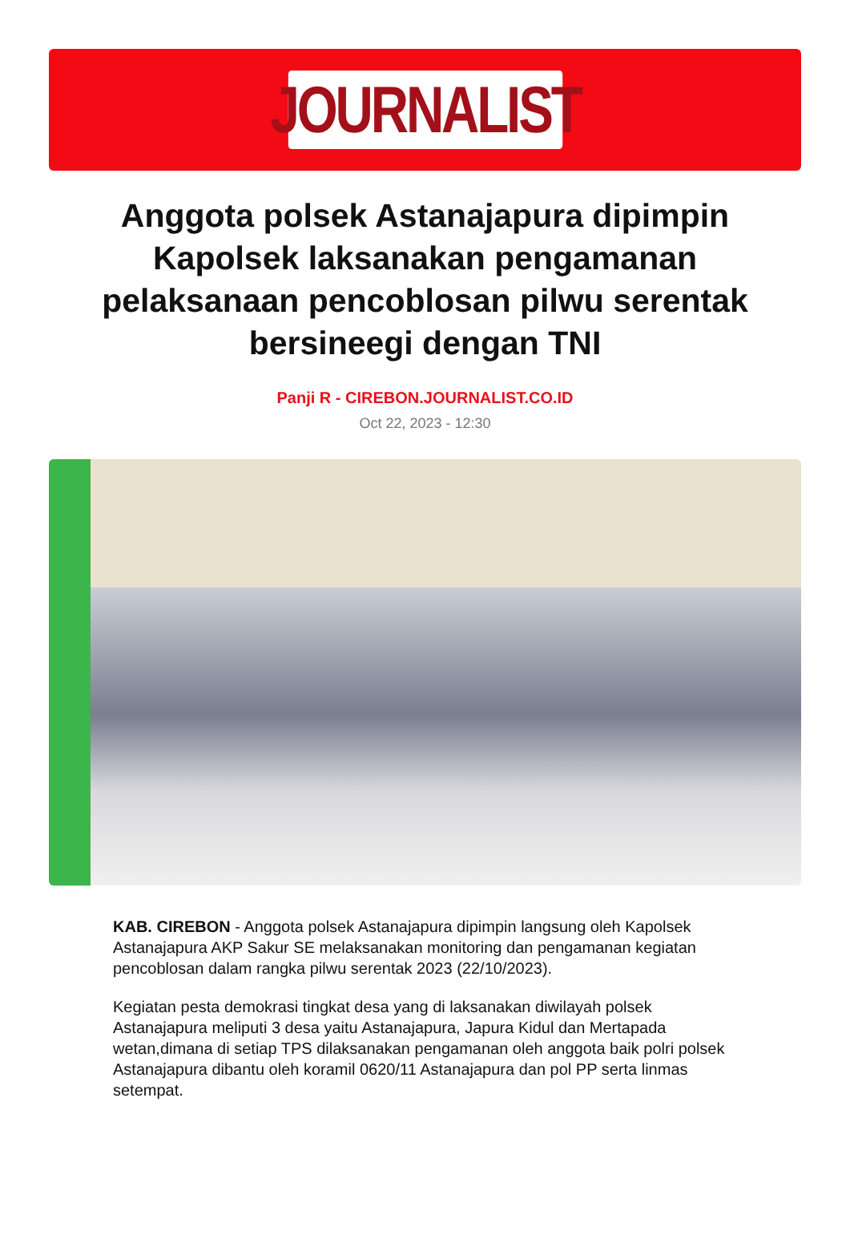JOURNALIST
Anggota polsek Astanajapura dipimpin Kapolsek laksanakan pengamanan pelaksanaan pencoblosan pilwu serentak bersineegi dengan TNI
Panji R - CIREBON.JOURNALIST.CO.ID
Oct 22, 2023 - 12:30
KAB. CIREBON - Anggota polsek Astanajapura dipimpin langsung oleh Kapolsek Astanajapura AKP Sakur SE melaksanakan monitoring dan pengamanan kegiatan pencoblosan dalam rangka pilwu serentak 2023 (22/10/2023).
Kegiatan pesta demokrasi tingkat desa yang di laksanakan diwilayah polsek Astanajapura meliputi 3 desa yaitu Astanajapura, Japura Kidul dan Mertapada wetan,dimana di setiap TPS dilaksanakan pengamanan oleh anggota baik polri polsek Astanajapura dibantu oleh koramil 0620/11 Astanajapura dan pol PP serta linmas setempat.